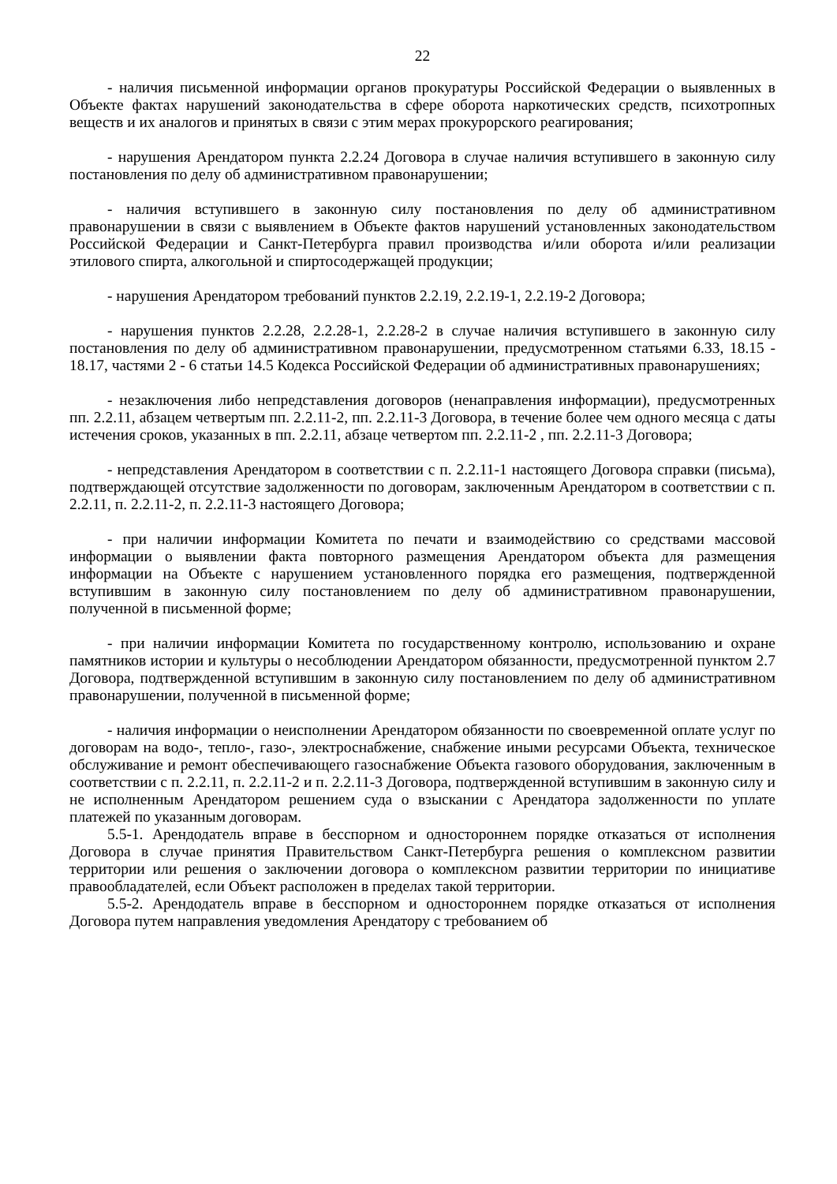22
- наличия письменной информации органов прокуратуры Российской Федерации о выявленных в Объекте фактах нарушений законодательства в сфере оборота наркотических средств, психотропных веществ и их аналогов и принятых в связи с этим мерах прокурорского реагирования;
- нарушения Арендатором пункта 2.2.24 Договора в случае наличия вступившего в законную силу постановления по делу об административном правонарушении;
- наличия вступившего в законную силу постановления по делу об административном правонарушении в связи с выявлением в Объекте фактов нарушений установленных законодательством Российской Федерации и Санкт-Петербурга правил производства и/или оборота и/или реализации этилового спирта, алкогольной и спиртосодержащей продукции;
- нарушения Арендатором требований пунктов 2.2.19, 2.2.19-1, 2.2.19-2 Договора;
- нарушения пунктов 2.2.28, 2.2.28-1, 2.2.28-2 в случае наличия вступившего в законную силу постановления по делу об административном правонарушении, предусмотренном статьями 6.33, 18.15 - 18.17, частями 2 - 6 статьи 14.5 Кодекса Российской Федерации об административных правонарушениях;
- незаключения либо непредставления договоров (ненаправления информации), предусмотренных пп. 2.2.11, абзацем четвертым пп. 2.2.11-2, пп. 2.2.11-3 Договора, в течение более чем одного месяца с даты истечения сроков, указанных в пп. 2.2.11, абзаце четвертом пп. 2.2.11-2 , пп. 2.2.11-3 Договора;
- непредставления Арендатором в соответствии с п. 2.2.11-1 настоящего Договора справки (письма), подтверждающей отсутствие задолженности по договорам, заключенным Арендатором в соответствии с п. 2.2.11, п. 2.2.11-2, п. 2.2.11-3 настоящего Договора;
- при наличии информации Комитета по печати и взаимодействию со средствами массовой информации о выявлении факта повторного размещения Арендатором объекта для размещения информации на Объекте с нарушением установленного порядка его размещения, подтвержденной вступившим в законную силу постановлением по делу об административном правонарушении, полученной в письменной форме;
- при наличии информации Комитета по государственному контролю, использованию и охране памятников истории и культуры о несоблюдении Арендатором обязанности, предусмотренной пунктом 2.7 Договора, подтвержденной вступившим в законную силу постановлением по делу об административном правонарушении, полученной в письменной форме;
- наличия информации о неисполнении Арендатором обязанности по своевременной оплате услуг по договорам на водо-, тепло-, газо-, электроснабжение, снабжение иными ресурсами Объекта, техническое обслуживание и ремонт обеспечивающего газоснабжение Объекта газового оборудования, заключенным в соответствии с п. 2.2.11, п. 2.2.11-2 и п. 2.2.11-3 Договора, подтвержденной вступившим в законную силу и не исполненным Арендатором решением суда о взыскании с Арендатора задолженности по уплате платежей по указанным договорам.
5.5-1. Арендодатель вправе в бесспорном и одностороннем порядке отказаться от исполнения Договора в случае принятия Правительством Санкт-Петербурга решения о комплексном развитии территории или решения о заключении договора о комплексном развитии территории по инициативе правообладателей, если Объект расположен в пределах такой территории.
5.5-2. Арендодатель вправе в бесспорном и одностороннем порядке отказаться от исполнения Договора путем направления уведомления Арендатору с требованием об